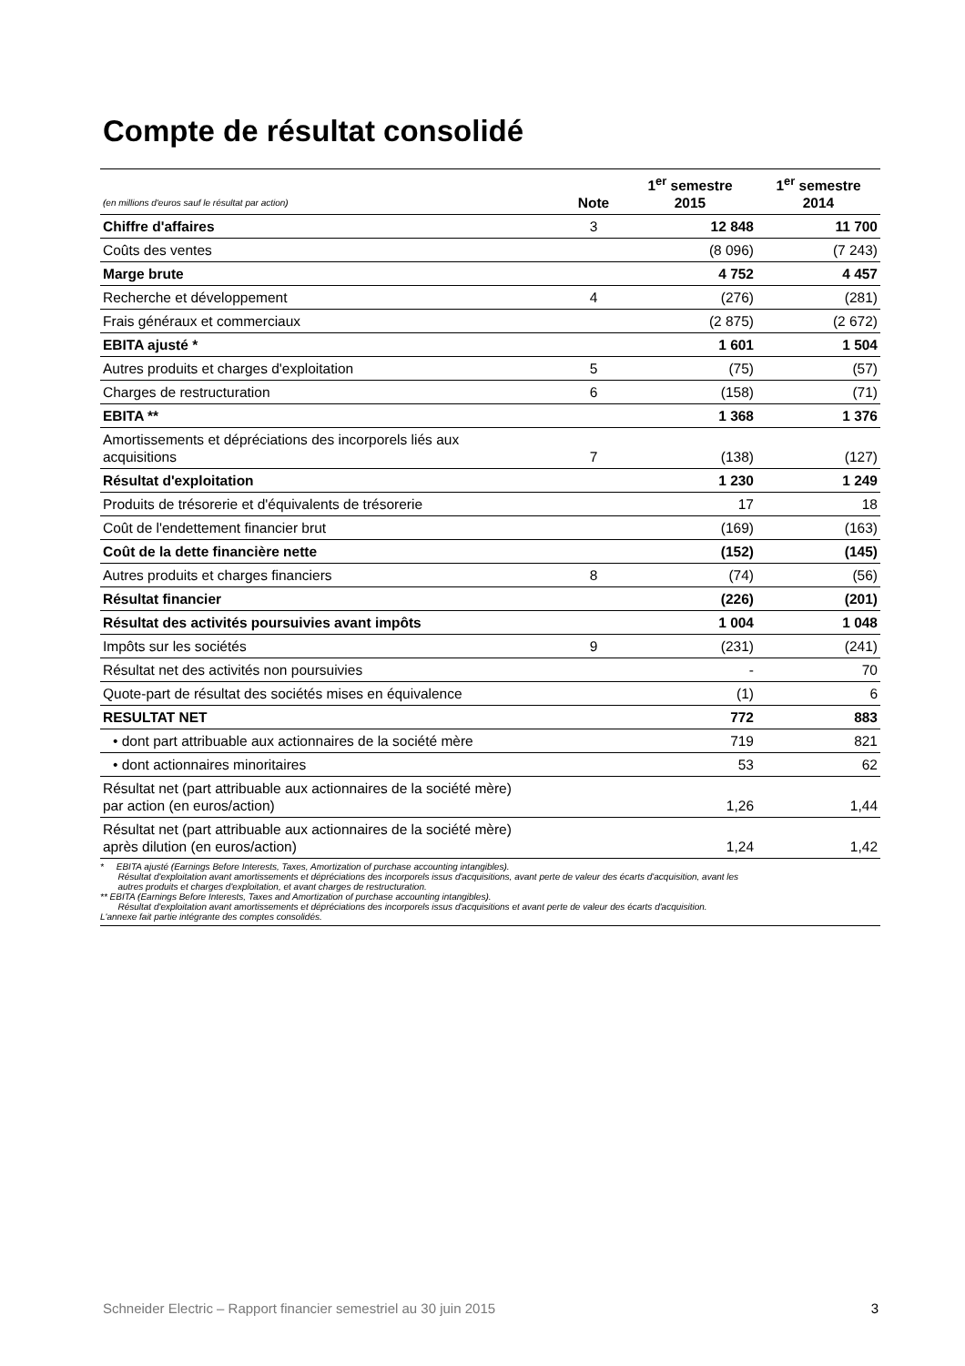Compte de résultat consolidé
| (en millions d'euros sauf le résultat par action) | Note | 1<sup>er</sup> semestre 2015 | 1<sup>er</sup> semestre 2014 |
| Chiffre d'affaires | 3 | 12 848 | 11 700 |
| Coûts des ventes | | (8 096) | (7 243) |
| Marge brute | | 4 752 | 4 457 |
| Recherche et développement | 4 | (276) | (281) |
| Frais généraux et commerciaux | | (2 875) | (2 672) |
| EBITA ajusté * | | 1 601 | 1 504 |
| Autres produits et charges d'exploitation | 5 | (75) | (57) |
| Charges de restructuration | 6 | (158) | (71) |
| EBITA ** | | 1 368 | 1 376 |
| Amortissements et dépréciations des incorporels liés aux acquisitions | 7 | (138) | (127) |
| Résultat d'exploitation | | 1 230 | 1 249 |
| Produits de trésorerie et d'équivalents de trésorerie | | 17 | 18 |
| Coût de l'endettement financier brut | | (169) | (163) |
| Coût de la dette financière nette | | (152) | (145) |
| Autres produits et charges financiers | 8 | (74) | (56) |
| Résultat financier | | (226) | (201) |
| Résultat des activités poursuivies avant impôts | | 1 004 | 1 048 |
| Impôts sur les sociétés | 9 | (231) | (241) |
| Résultat net des activités non poursuivies | | - | 70 |
| Quote-part de résultat des sociétés mises en équivalence | | (1) | 6 |
| RESULTAT NET | | 772 | 883 |
| • dont part attribuable aux actionnaires de la société mère | | 719 | 821 |
| • dont actionnaires minoritaires | | 53 | 62 |
| Résultat net (part attribuable aux actionnaires de la société mère) par action (en euros/action) | | 1,26 | 1,44 |
| Résultat net (part attribuable aux actionnaires de la société mère) après dilution (en euros/action) | | 1,24 | 1,42 |
* EBITA ajusté (Earnings Before Interests, Taxes, Amortization of purchase accounting intangibles).
Résultat d'exploitation avant amortissements et dépréciations des incorporels issus d'acquisitions, avant perte de valeur des écarts d'acquisition, avant les
autres produits et charges d'exploitation, et avant charges de restructuration.
** EBITA (Earnings Before Interests, Taxes and Amortization of purchase accounting intangibles).
Résultat d'exploitation avant amortissements et dépréciations des incorporels issus d'acquisitions et avant perte de valeur des écarts d'acquisition.
L'annexe fait partie intégrante des comptes consolidés.
Schneider Electric – Rapport financier semestriel au 30 juin 2015 3